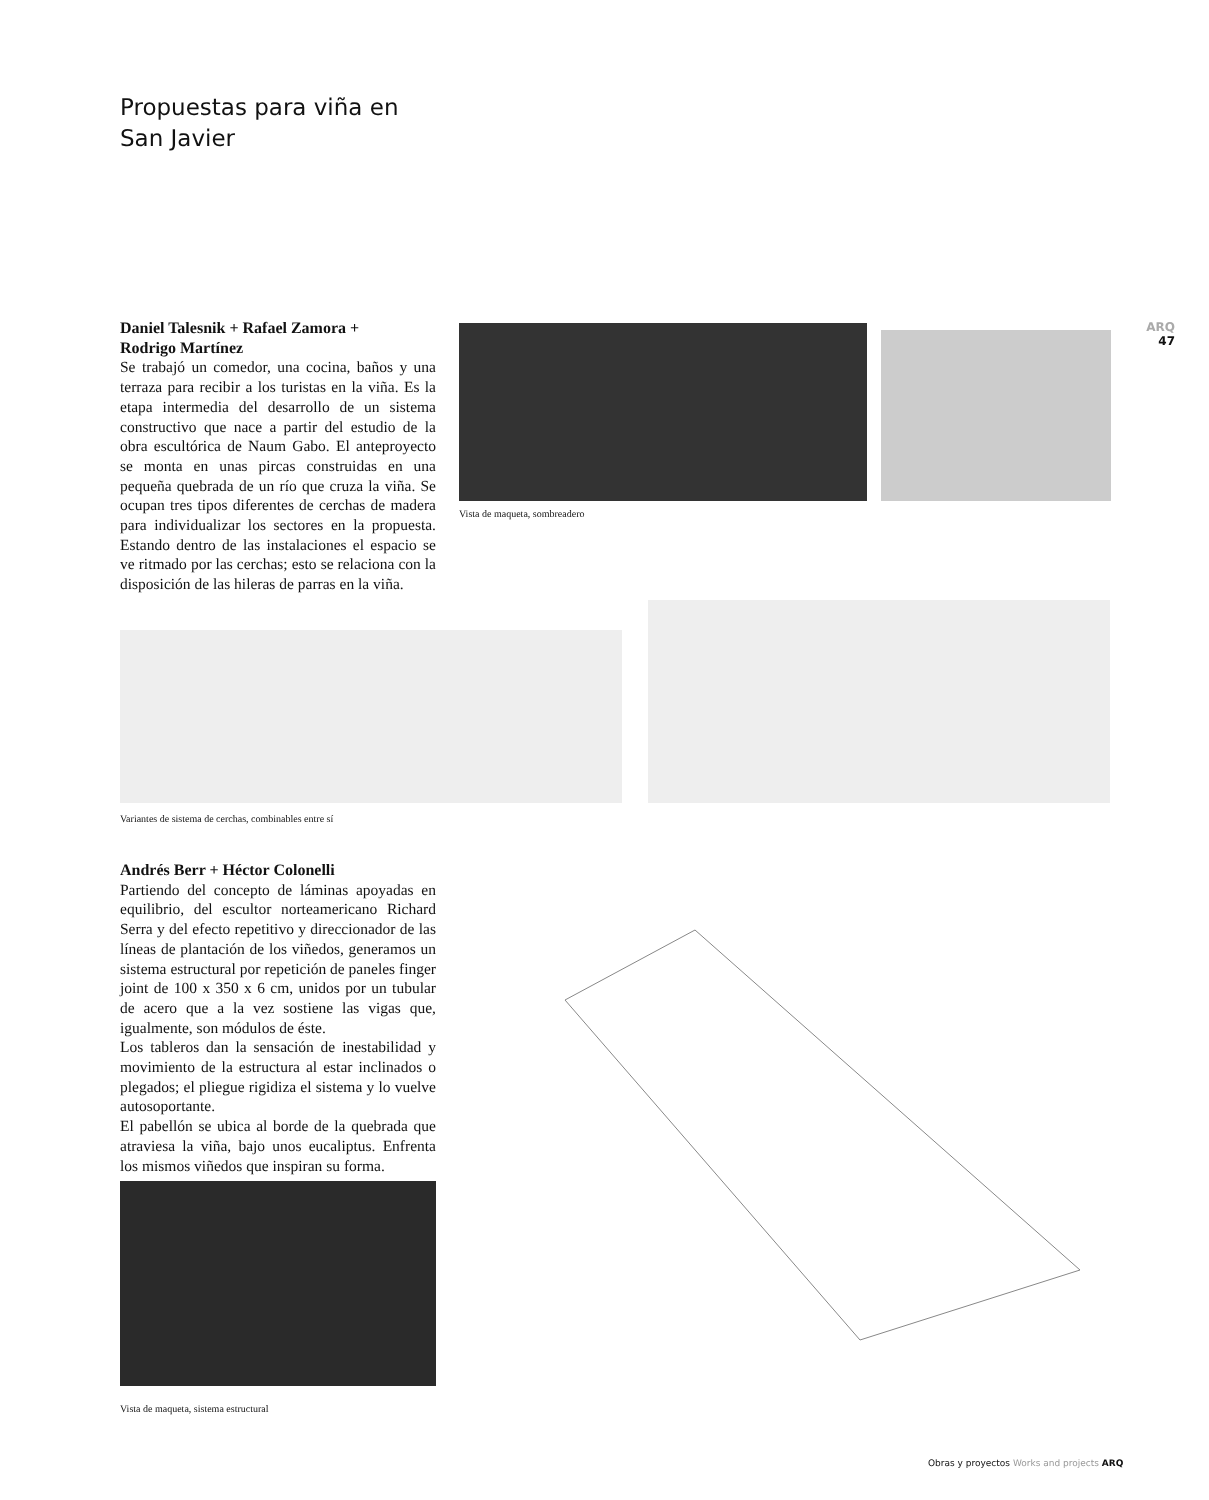Propuestas para viña en
San Javier
ARQ
47
Daniel Talesnik + Rafael Zamora +
Rodrigo Martínez
Se trabajó un comedor, una cocina, baños y una terraza para recibir a los turistas en la viña. Es la etapa intermedia del desarrollo de un sistema constructivo que nace a partir del estudio de la obra escultórica de Naum Gabo. El anteproyecto se monta en unas pircas construidas en una pequeña quebrada de un río que cruza la viña. Se ocupan tres tipos diferentes de cerchas de madera para individualizar los sectores en la propuesta. Estando dentro de las instalaciones el espacio se ve ritmado por las cerchas; esto se relaciona con la disposición de las hileras de parras en la viña.
Vista de maqueta, sombreadero
Variantes de sistema de cerchas, combinables entre sí
Andrés Berr + Héctor Colonelli
Partiendo del concepto de láminas apoyadas en equilibrio, del escultor norteamericano Richard Serra y del efecto repetitivo y direccionador de las líneas de plantación de los viñedos, generamos un sistema estructural por repetición de paneles finger joint de 100 x 350 x 6 cm, unidos por un tubular de acero que a la vez sostiene las vigas que, igualmente, son módulos de éste.
Los tableros dan la sensación de inestabilidad y movimiento de la estructura al estar inclinados o plegados; el pliegue rigidiza el sistema y lo vuelve autosoportante.
El pabellón se ubica al borde de la quebrada que atraviesa la viña, bajo unos eucaliptus. Enfrenta los mismos viñedos que inspiran su forma.
Vista de maqueta, sistema estructural
Obras y proyectos Works and projects ARQ